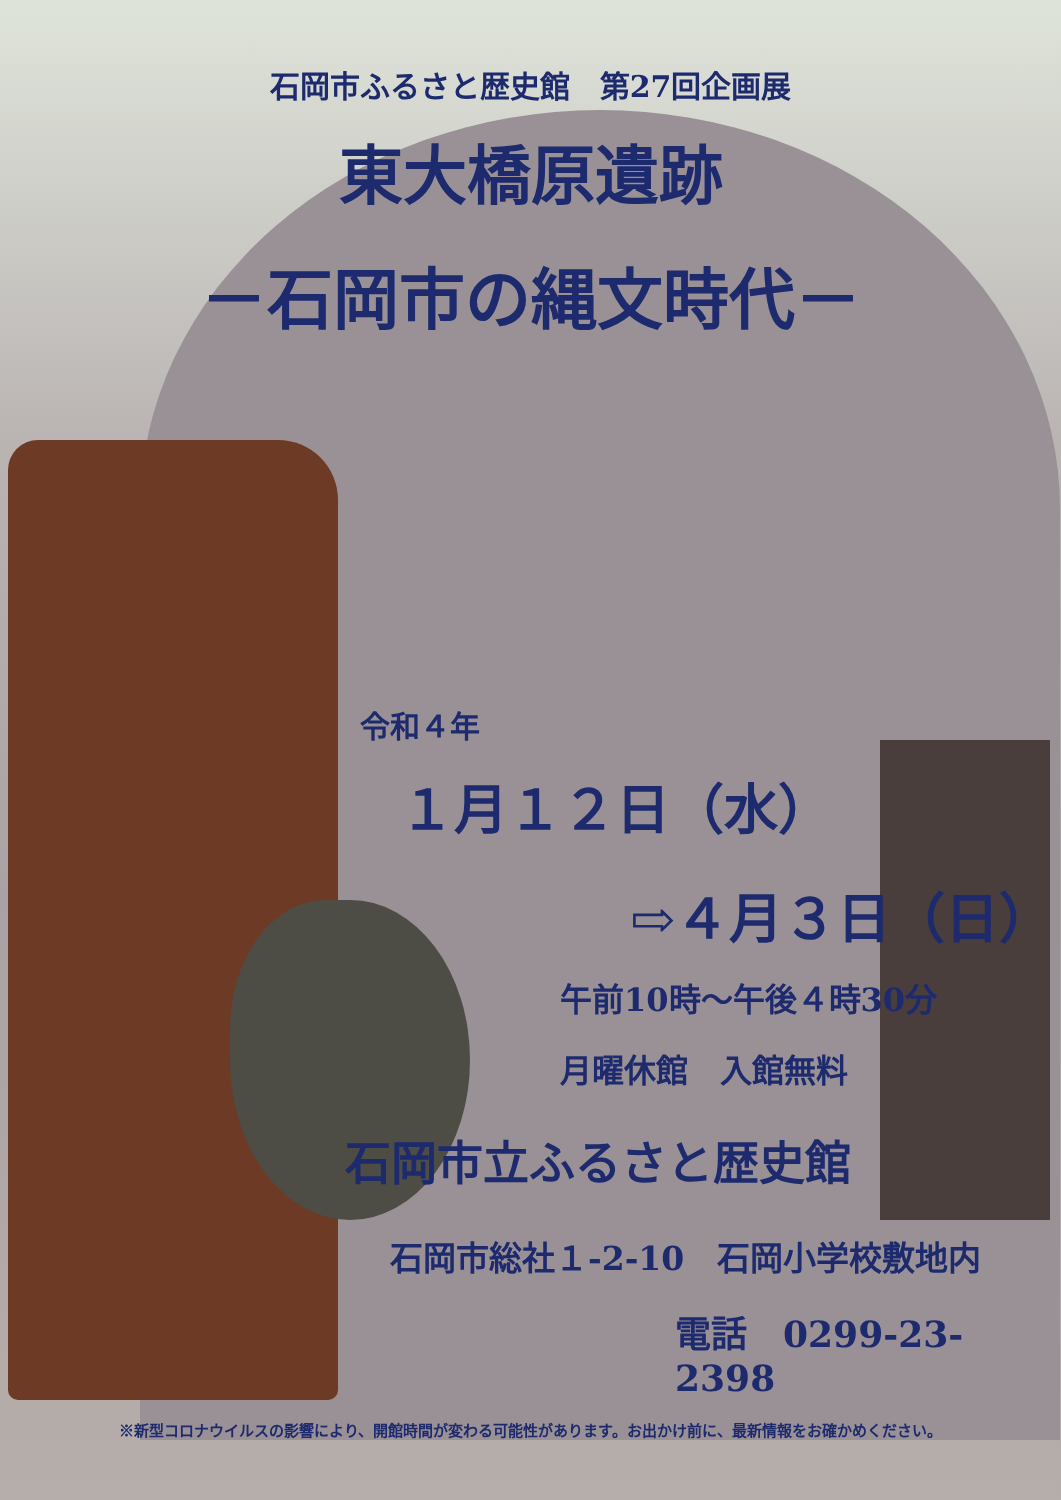石岡市ふるさと歴史館　第27回企画展
東大橋原遺跡
－石岡市の縄文時代－
令和４年
１月１２日（水）
⇨４月３日（日）
午前10時～午後４時30分
月曜休館　入館無料
石岡市立ふるさと歴史館
石岡市総社１-2-10　石岡小学校敷地内
電話　0299-23-2398
※新型コロナウイルスの影響により、開館時間が変わる可能性があります。お出かけ前に、最新情報をお確かめください。